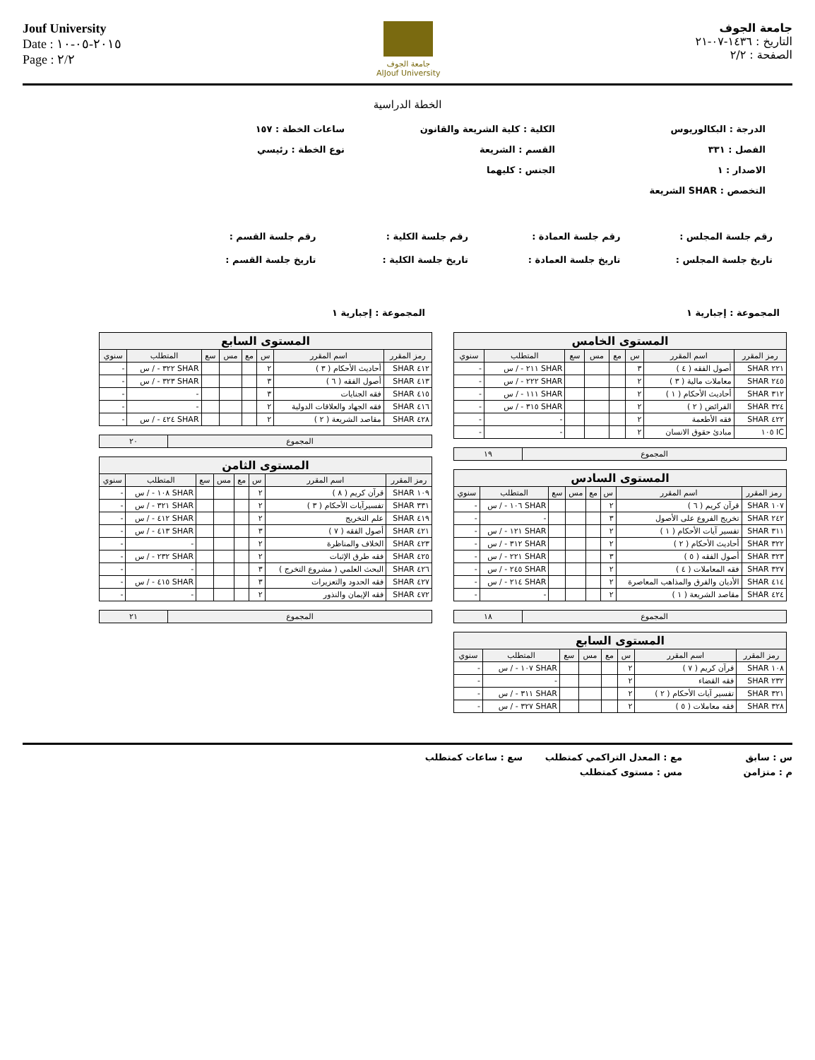Jouf University
Date : ٢٠١٥-٠٥-١٠
Page : ٢/٢
جامعة الجوف
AlJouf University
جامعة الجوف
التاريخ : ١٤٣٦-٠٧-٢١
الصفحة : ٢/٢
الخطة الدراسية
الدرجة : البكالوريوس
الكلية : كلية الشريعة والقانون
ساعات الخطة : ١٥٧
الفصل : ٣٣١
القسم : الشريعة
نوع الخطة : رئيسي
الاصدار : ١
الجنس : كليهما
التخصص : SHAR الشريعة
رقم جلسة المجلس :
رقم جلسة العمادة :
رقم جلسة الكلية :
رقم جلسة القسم :
تاريخ جلسة المجلس :
تاريخ جلسة العمادة :
تاريخ جلسة الكلية :
تاريخ جلسة القسم :
المجموعة : إجبارية ١
| المستوى الخامس | | | | | | | |
| رمز المقرر | اسم المقرر | س | مع | مس | سع | المتطلب | سنوي |
| ٢٢١ SHAR | أصول الفقه ( ٤ ) | ٣ | | | | SHAR ٢١١ - / س | - |
| ٢٤٥ SHAR | معاملات مالية ( ٣ ) | ٢ | | | | SHAR ٢٢٢ - / س | - |
| ٣١٢ SHAR | أحاديث الأحكام ( ١ ) | ٢ | | | | SHAR ١١١ - / س | - |
| ٣٢٤ SHAR | الفرائض ( ٢ ) | ٢ | | | | SHAR ٣١٥ - / س | - |
| ٤٢٢ SHAR | فقه الأطعمة | ٢ | | | | - | - |
| IC ١٠٥ | مبادئ حقوق الانسان | ٢ | | | | - | - |
| المجموع | ١٩ |
| المستوى السادس | | | | | | | |
| رمز المقرر | اسم المقرر | س | مع | مس | سع | المتطلب | سنوي |
| ١٠٧ SHAR | قرآن كريم ( ٦ ) | ٢ | | | | SHAR ١٠٦ - / س | - |
| ٢٤٢ SHAR | تخريج الفروع على الأصول | ٣ | | | | - | - |
| ٣١١ SHAR | تفسير آيات الأحكام ( ١ ) | ٢ | | | | SHAR ١٢١ - / س | - |
| ٣٢٢ SHAR | أحاديث الأحكام ( ٢ ) | ٢ | | | | SHAR ٣١٢ - / س | - |
| ٣٢٣ SHAR | أصول الفقه ( ٥ ) | ٣ | | | | SHAR ٢٢١ - / س | - |
| ٣٢٧ SHAR | فقه المعاملات ( ٤ ) | ٢ | | | | SHAR ٢٤٥ - / س | - |
| ٤١٤ SHAR | الأديان والفرق والمذاهب المعاصرة | ٢ | | | | SHAR ٢١٤ - / س | - |
| ٤٢٤ SHAR | مقاصد الشريعة ( ١ ) | ٢ | | | | - | - |
| المجموع | ١٨ |
| المستوى السابع | | | | | | | |
| رمز المقرر | اسم المقرر | س | مع | مس | سع | المتطلب | سنوي |
| ١٠٨ SHAR | قرآن كريم ( ٧ ) | ٢ | | | | SHAR ١٠٧ - / س | - |
| ٢٣٢ SHAR | فقه القضاء | ٢ | | | | - | - |
| ٣٢١ SHAR | تفسير آيات الأحكام ( ٢ ) | ٢ | | | | SHAR ٣١١ - / س | - |
| ٣٢٨ SHAR | فقه معاملات ( ٥ ) | ٢ | | | | SHAR ٣٢٧ - / س | - |
المجموعة : إجبارية ١
| المستوى السابع | | | | | | | |
| رمز المقرر | اسم المقرر | س | مع | مس | سع | المتطلب | سنوي |
| ٤١٢ SHAR | أحاديث الأحكام ( ٣ ) | ٢ | | | | SHAR ٣٢٢ - / س | - |
| ٤١٣ SHAR | أصول الفقه ( ٦ ) | ٣ | | | | SHAR ٣٢٣ - / س | - |
| ٤١٥ SHAR | فقه الجنايات | ٣ | | | | - | - |
| ٤١٦ SHAR | فقه الجهاد والعلاقات الدولية | ٢ | | | | - | - |
| ٤٢٨ SHAR | مقاصد الشريعة ( ٢ ) | ٢ | | | | SHAR ٤٢٤ - / س | - |
| المجموع | ٢٠ |
| المستوى الثامن | | | | | | | |
| رمز المقرر | اسم المقرر | س | مع | مس | سع | المتطلب | سنوي |
| ١٠٩ SHAR | قرآن كريم ( ٨ ) | ٢ | | | | SHAR ١٠٨ - / س | - |
| ٣٣١ SHAR | تفسيرآيات الأحكام ( ٣ ) | ٢ | | | | SHAR ٣٢١ - / س | - |
| ٤١٩ SHAR | علم التخريج | ٢ | | | | SHAR ٤١٢ - / س | - |
| ٤٢١ SHAR | أصول الفقه ( ٧ ) | ٣ | | | | SHAR ٤١٣ - / س | - |
| ٤٢٣ SHAR | الخلاف والمناظرة | ٢ | | | | - | - |
| ٤٢٥ SHAR | فقه طرق الإثبات | ٢ | | | | SHAR ٢٣٢ - / س | - |
| ٤٢٦ SHAR | البحث العلمي ( مشروع التخرج ) | ٣ | | | | - | - |
| ٤٢٧ SHAR | فقه الحدود والتعزيرات | ٣ | | | | SHAR ٤١٥ - / س | - |
| ٤٧٢ SHAR | فقه الإيمان والنذور | ٢ | | | | - | - |
| المجموع | ٢١ |
س : سابق
مع : المعدل التراكمي كمتطلب
سع : ساعات كمتطلب
م : متزامن
مس : مستوى كمتطلب